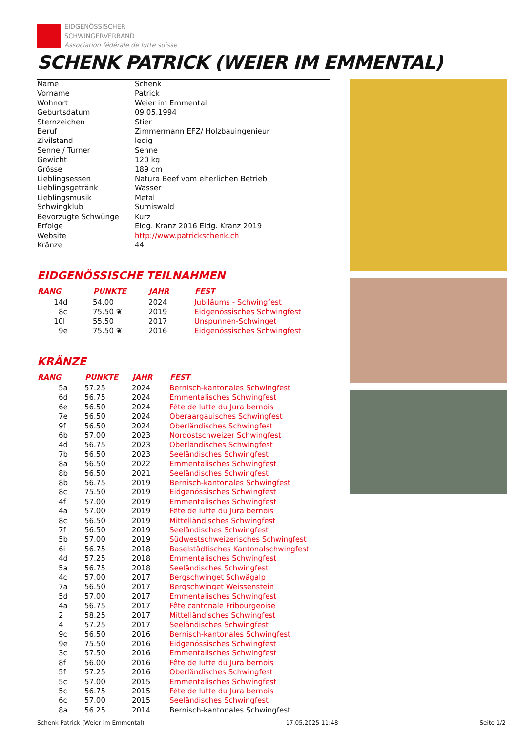EIDGENÖSSISCHER
SCHWINGERVERBAND
Association fédérale de lutte suisse
SCHENK PATRICK (WEIER IM EMMENTAL)
| Name | Schenk |
| Vorname | Patrick |
| Wohnort | Weier im Emmental |
| Geburtsdatum | 09.05.1994 |
| Sternzeichen | Stier |
| Beruf | Zimmermann EFZ/ Holzbauingenieur |
| Zivilstand | ledig |
| Senne / Turner | Senne |
| Gewicht | 120 kg |
| Grösse | 189 cm |
| Lieblingsessen | Natura Beef vom elterlichen Betrieb |
| Lieblingsgetränk | Wasser |
| Lieblingsmusik | Metal |
| Schwingklub | Sumiswald |
| Bevorzugte Schwünge | Kurz |
| Erfolge | Eidg. Kranz 2016 Eidg. Kranz 2019 |
| Website | http://www.patrickschenk.ch |
| Kränze | 44 |
EIDGENÖSSISCHE TEILNAHMEN
| RANG | PUNKTE | JAHR | FEST |
| --- | --- | --- | --- |
| 14d | 54.00 | 2024 | Jubiläums - Schwingfest |
| 8c | 75.50 ❦ | 2019 | Eidgenössisches Schwingfest |
| 10l | 55.50 | 2017 | Unspunnen-Schwinget |
| 9e | 75.50 ❦ | 2016 | Eidgenössisches Schwingfest |
KRÄNZE
| RANG | PUNKTE | JAHR | FEST |
| --- | --- | --- | --- |
| 5a | 57.25 | 2024 | Bernisch-kantonales Schwingfest |
| 6d | 56.75 | 2024 | Emmentalisches Schwingfest |
| 6e | 56.50 | 2024 | Fête de lutte du Jura bernois |
| 7e | 56.50 | 2024 | Oberaargauisches Schwingfest |
| 9f | 56.50 | 2024 | Oberländisches Schwingfest |
| 6b | 57.00 | 2023 | Nordostschweizer Schwingfest |
| 4d | 56.75 | 2023 | Oberländisches Schwingfest |
| 7b | 56.50 | 2023 | Seeländisches Schwingfest |
| 8a | 56.50 | 2022 | Emmentalisches Schwingfest |
| 8b | 56.50 | 2021 | Seeländisches Schwingfest |
| 8b | 56.75 | 2019 | Bernisch-kantonales Schwingfest |
| 8c | 75.50 | 2019 | Eidgenössisches Schwingfest |
| 4f | 57.00 | 2019 | Emmentalisches Schwingfest |
| 4a | 57.00 | 2019 | Fête de lutte du Jura bernois |
| 8c | 56.50 | 2019 | Mittelländisches Schwingfest |
| 7f | 56.50 | 2019 | Seeländisches Schwingfest |
| 5b | 57.00 | 2019 | Südwestschweizerisches Schwingfest |
| 6i | 56.75 | 2018 | Baselstädtisches Kantonalschwingfest |
| 4d | 57.25 | 2018 | Emmentalisches Schwingfest |
| 5a | 56.75 | 2018 | Seeländisches Schwingfest |
| 4c | 57.00 | 2017 | Bergschwinget Schwägalp |
| 7a | 56.50 | 2017 | Bergschwinget Weissenstein |
| 5d | 57.00 | 2017 | Emmentalisches Schwingfest |
| 4a | 56.75 | 2017 | Fête cantonale Fribourgeoise |
| 2 | 58.25 | 2017 | Mittelländisches Schwingfest |
| 4 | 57.25 | 2017 | Seeländisches Schwingfest |
| 9c | 56.50 | 2016 | Bernisch-kantonales Schwingfest |
| 9e | 75.50 | 2016 | Eidgenössisches Schwingfest |
| 3c | 57.50 | 2016 | Emmentalisches Schwingfest |
| 8f | 56.00 | 2016 | Fête de lutte du Jura bernois |
| 5f | 57.25 | 2016 | Oberländisches Schwingfest |
| 5c | 57.00 | 2015 | Emmentalisches Schwingfest |
| 5c | 56.75 | 2015 | Fête de lutte du Jura bernois |
| 6c | 57.00 | 2015 | Seeländisches Schwingfest |
| 8a | 56.25 | 2014 | Bernisch-kantonales Schwingfest |
Schenk Patrick (Weier im Emmental) 17.05.2025 11:48 Seite 1/2